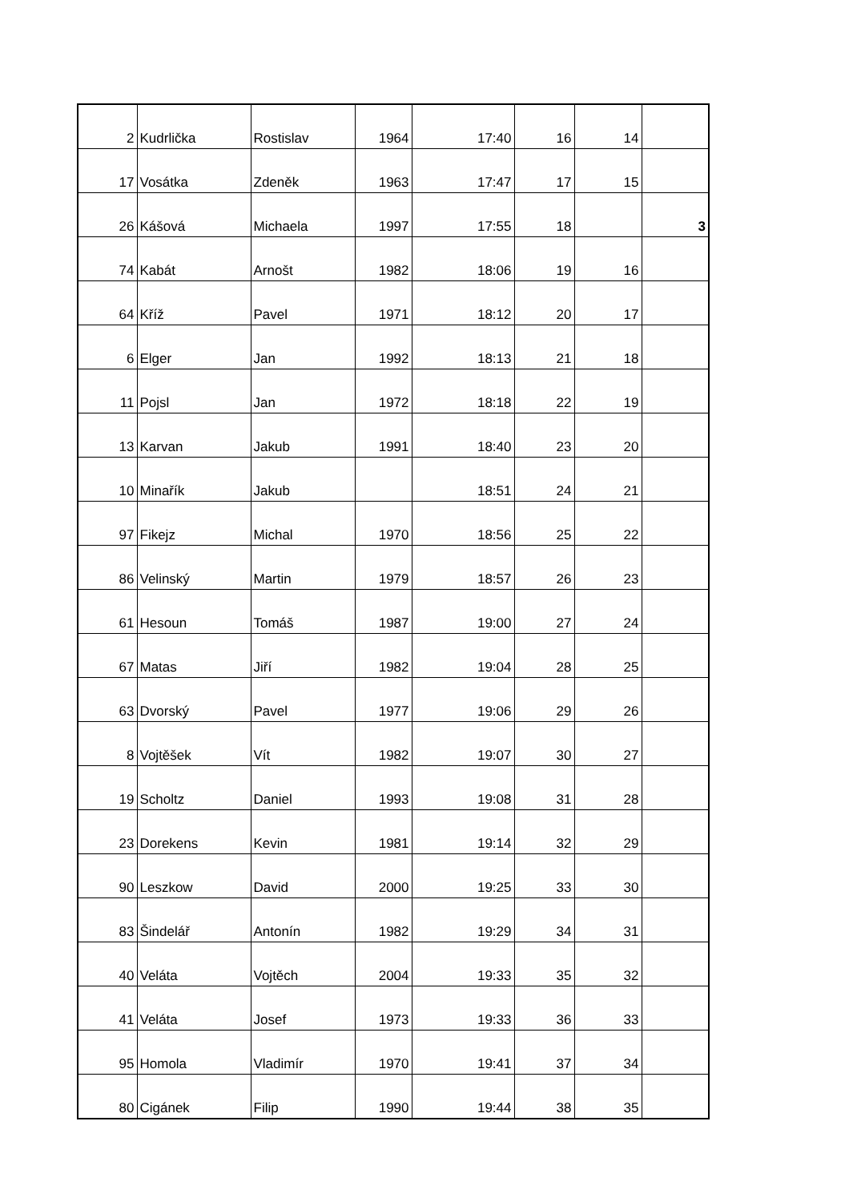| 2 | Kudrlička | Rostislav | 1964 | 17:40 | 16 | 14 | |
| 17 | Vosátka | Zdeněk | 1963 | 17:47 | 17 | 15 | |
| 26 | Kášová | Michaela | 1997 | 17:55 | 18 | | 3 |
| 74 | Kabát | Arnošt | 1982 | 18:06 | 19 | 16 | |
| 64 | Kříž | Pavel | 1971 | 18:12 | 20 | 17 | |
| 6 | Elger | Jan | 1992 | 18:13 | 21 | 18 | |
| 11 | Pojsl | Jan | 1972 | 18:18 | 22 | 19 | |
| 13 | Karvan | Jakub | 1991 | 18:40 | 23 | 20 | |
| 10 | Minařík | Jakub | | 18:51 | 24 | 21 | |
| 97 | Fikejz | Michal | 1970 | 18:56 | 25 | 22 | |
| 86 | Velinský | Martin | 1979 | 18:57 | 26 | 23 | |
| 61 | Hesoun | Tomáš | 1987 | 19:00 | 27 | 24 | |
| 67 | Matas | Jiří | 1982 | 19:04 | 28 | 25 | |
| 63 | Dvorský | Pavel | 1977 | 19:06 | 29 | 26 | |
| 8 | Vojtěšek | Vít | 1982 | 19:07 | 30 | 27 | |
| 19 | Scholtz | Daniel | 1993 | 19:08 | 31 | 28 | |
| 23 | Dorekens | Kevin | 1981 | 19:14 | 32 | 29 | |
| 90 | Leszkow | David | 2000 | 19:25 | 33 | 30 | |
| 83 | Šindelář | Antonín | 1982 | 19:29 | 34 | 31 | |
| 40 | Veláta | Vojtěch | 2004 | 19:33 | 35 | 32 | |
| 41 | Veláta | Josef | 1973 | 19:33 | 36 | 33 | |
| 95 | Homola | Vladimír | 1970 | 19:41 | 37 | 34 | |
| 80 | Cigánek | Filip | 1990 | 19:44 | 38 | 35 | |